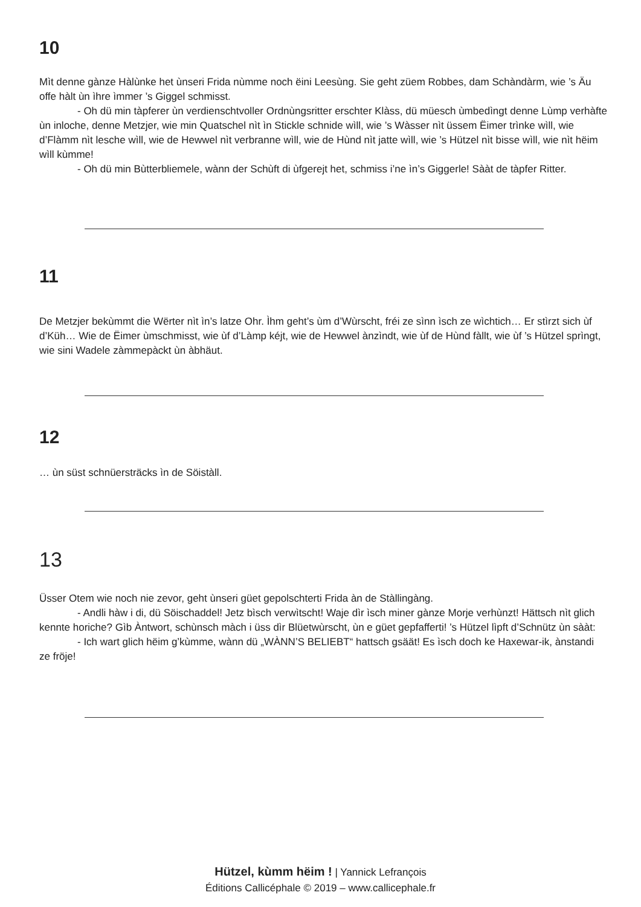10
Mìt denne gànze Hàlùnke het ùnseri Frida nùmme noch ëini Leesùng. Sie geht züem Robbes, dam Schàndàrm, wie ’s Äu offe hàlt ùn ìhre ìmmer ’s Giggel schmisst.
- Oh dü min tàpferer ùn verdienschtvoller Ordnùngsritter erschter Klàss, dü müesch ùmbedìngt denne Lùmp verhàfte ùn inloche, denne Metzjer, wie min Quatschel nìt ìn Stickle schnide wìll, wie ’s Wàsser nìt üssem Ëimer trìnke wìll, wie d’Flàmm nìt lesche wìll, wie de Hewwel nìt verbranne wìll, wie de Hùnd nìt jatte wìll, wie ’s Hützel nìt bisse wìll, wie nìt hëim wìll kùmme!
- Oh dü min Bùtterbliemele, wànn der Schùft di ùfgerejt het, schmiss i’ne ìn’s Giggerle! Sààt de tàpfer Ritter.
11
De Metzjer bekùmmt die Wërter nìt ìn’s latze Ohr. Ìhm geht’s ùm d’Wùrscht, fréi ze sìnn ìsch ze wìchtich… Er stìrzt sich ùf d’Küh… Wie de Ëimer ùmschmisst, wie ùf d’Làmp kéjt, wie de Hewwel ànzìndt, wie ùf de Hùnd fàllt, wie ùf ’s Hützel sprìngt, wie sini Wadele zàmmepàckt ùn àbhäut.
12
… ùn süst schnüersträcks ìn de Söistàll.
13
Üsser Otem wie noch nie zevor, geht ùnseri güet gepolschterti Frida àn de Stàllingàng.
- Andli hàw i di, dü Söischaddel! Jetz bìsch verwìtscht! Waje dìr ìsch miner gànze Morje verhùnzt! Hättsch nìt glich kennte horiche? Gìb Àntwort, schùnsch màch i üss dìr Blüetwùrscht, ùn e güet gepfafferti! ’s Hützel lìpft d’Schnütz ùn sààt:
- Ich wart glich hëim g’kùmme, wànn dü „WÀNN’S BELIEBT“ hattsch gsäät! Es ìsch doch ke Haxewar-ik, ànstandi ze fröje!
Hützel, kùmm hëim ! | Yannick Lefrançois
Éditions Callicéphale © 2019 – www.callicephale.fr